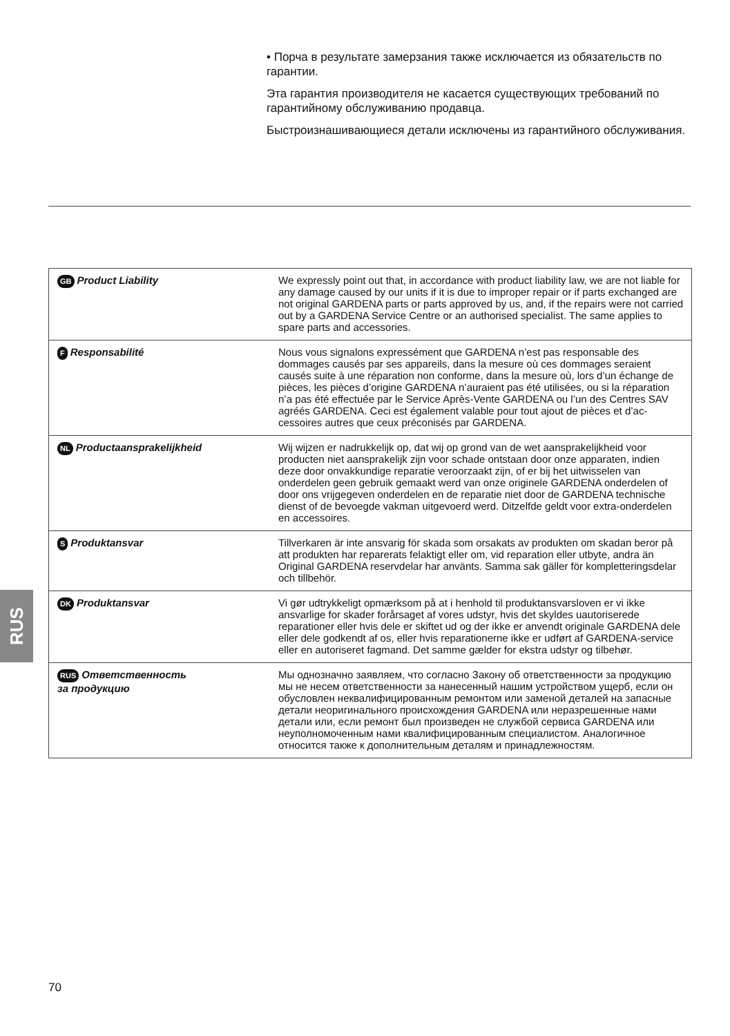• Порча в результате замерзания также исключается из обязательств по гарантии.
Эта гарантия производителя не касается существующих требований по гарантийному обслуживанию продавца.
Быстроизнашивающиеся детали исключены из гарантийного обслуживания.
| GB Product Liability | We expressly point out that, in accordance with product liability law, we are not liable for any damage caused by our units if it is due to improper repair or if parts exchanged are not original GARDENA parts or parts approved by us, and, if the repairs were not carried out by a GARDENA Service Centre or an authorised specialist. The same applies to spare parts and accessories. |
| F Responsabilité | Nous vous signalons expressément que GARDENA n’est pas respon­sable des dommages causés par ses appareils, dans la mesure où ces dommages seraient causés suite à une réparation non conforme, dans la mesure où, lors d’un échange de pièces, les pièces d’origine GARDENA n’auraient pas été utilisées, ou si la réparation n’a pas été effectuée par le Service Après-Vente GARDENA ou l’un des Centres SAV agréés GARDENA. Ceci est également valable pour tout ajout de pièces et d’ac­cessoires autres que ceux préconisés par GARDENA. |
| NL Productaansprakelijkheid | Wij wijzen er nadrukkelijk op, dat wij op grond van de wet aansprakelijk­heid voor producten niet aansprakelijk zijn voor schade ontstaan door onze apparaten, indien deze door onvakkundige reparatie veroorzaakt zijn, of er bij het uitwisselen van onderdelen geen gebruik gemaakt werd van onze originele GARDENA onderdelen of door ons vrijgegeven onderdelen en de reparatie niet door de GARDENA technische dienst of de bevoegde vak­man uitgevoerd werd. Ditzelfde geldt voor extra-onderdelen en accessoires. |
| S Produktansvar | Tillverkaren är inte ansvarig för skada som orsakats av produkten om skadan beror på att produkten har reparerats felaktigt eller om, vid repa­ration eller utbyte, andra än Original GARDENA reservdelar har använts. Samma sak gäller för kompletteringsdelar och tillbehör. |
| DK Produktansvar | Vi gør udtrykkeligt opmærksom på at i henhold til produktansvarsloven er vi ikke ansvarlige for skader forårsaget af vores udstyr, hvis det skyldes uautoriserede reparationer eller hvis dele er skiftet ud og der ikke er an­vendt originale GARDENA dele eller dele godkendt af os, eller hvis repara­tionerne ikke er udført af GARDENA-service eller en autoriseret fagmand. Det samme gælder for ekstra udstyr og tilbehør. |
| RUS Ответственность за продукцию | Мы однозначно заявляем, что согласно Закону об ответственности за продукцию мы не несем ответственности за нанесенный нашим устройством ущерб, если он обусловлен неквалифицированным ремонтом или заменой деталей на запасные детали неоригинального происхождения GARDENA или неразрешенные нами детали или, если ремонт был произведен не службой сервиса GARDENA или неупол­номоченным нами квалифицированным специалистом. Аналогичное относится также к дополнительным деталям и принадлежностям. |
RUS
70